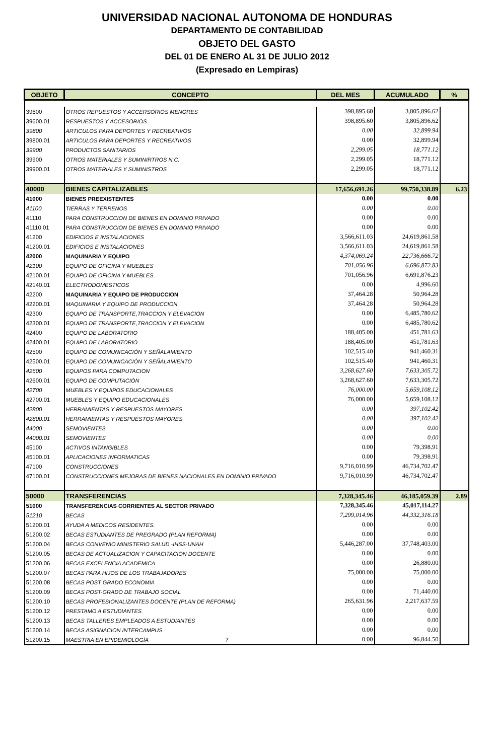UNIVERSIDAD NACIONAL AUTONOMA DE HONDURAS
DEPARTAMENTO DE CONTABILIDAD
OBJETO DEL GASTO
DEL 01 DE ENERO AL 31 DE JULIO 2012
(Expresado en Lempiras)
| OBJETO | CONCEPTO | DEL MES | ACUMULADO | % |
| --- | --- | --- | --- | --- |
| 39600 | OTROS REPUESTOS Y ACCERSORIOS MENORES | 398,895.60 | 3,805,896.62 | |
| 39600.01 | RESPUESTOS Y ACCESORIOS | 398,895.60 | 3,805,896.62 | |
| 39800 | ARTICULOS PARA DEPORTES Y RECREATIVOS | 0.00 | 32,899.94 | |
| 39800.01 | ARTICULOS PARA DEPORTES Y RECREATIVOS | 0.00 | 32,899.94 | |
| 39900 | PRODUCTOS SANITARIOS | 2,299.05 | 18,771.12 | |
| 39900 | OTROS MATERIALES Y SUMINIRTROS N.C. | 2,299.05 | 18,771.12 | |
| 39900.01 | OTROS MATERIALES Y SUMINISTROS | 2,299.05 | 18,771.12 | |
| 40000 | BIENES CAPITALIZABLES | 17,656,691.26 | 99,750,338.89 | 6.23 |
| 41000 | BIENES PREEXISTENTES | 0.00 | 0.00 | |
| 41100 | TIERRAS Y TERRENOS | 0.00 | 0.00 | |
| 41110 | PARA CONSTRUCCION DE BIENES EN DOMINIO PRIVADO | 0.00 | 0.00 | |
| 41110.01 | PARA CONSTRUCCION DE BIENES EN DOMINIO PRIVADO | 0.00 | 0.00 | |
| 41200 | EDIFICIOS E INSTALACIONES | 3,566,611.03 | 24,619,861.58 | |
| 41200.01 | EDIFICIOS E INSTALACIONES | 3,566,611.03 | 24,619,861.58 | |
| 42000 | MAQUINARIA Y EQUIPO | 4,374,069.24 | 22,736,666.72 | |
| 42100 | EQUIPO DE OFICINA Y MUEBLES | 701,056.96 | 6,696,872.83 | |
| 42100.01 | EQUIPO DE OFICINA Y MUEBLES | 701,056.96 | 6,691,876.23 | |
| 42140.01 | ELECTRODOMESTICOS | 0.00 | 4,996.60 | |
| 42200 | MAQUINARIA Y EQUIPO DE PRODUCCION | 37,464.28 | 50,964.28 | |
| 42200.01 | MAQUINARIA Y EQUIPO DE PRODUCCION | 37,464.28 | 50,964.28 | |
| 42300 | EQUIPO DE TRANSPORTE,TRACCION Y ELEVACION | 0.00 | 6,485,780.62 | |
| 42300.01 | EQUIPO DE TRANSPORTE,TRACCION Y ELEVACION | 0.00 | 6,485,780.62 | |
| 42400 | EQUIPO DE LABORATORIO | 188,405.00 | 451,781.63 | |
| 42400.01 | EQUIPO DE LABORATORIO | 188,405.00 | 451,781.63 | |
| 42500 | EQUIPO DE COMUNICACIÓN Y SEÑALAMIENTO | 102,515.40 | 941,460.31 | |
| 42500.01 | EQUIPO DE COMUNICACIÓN Y SEÑALAMIENTO | 102,515.40 | 941,460.31 | |
| 42600 | EQUIPOS PARA COMPUTACION | 3,268,627.60 | 7,633,305.72 | |
| 42600.01 | EQUIPO DE COMPUTACIÓN | 3,268,627.60 | 7,633,305.72 | |
| 42700 | MUEBLES Y EQUIPOS EDUCACIONALES | 76,000.00 | 5,659,108.12 | |
| 42700.01 | MUEBLES Y EQUIPO EDUCACIONALES | 76,000.00 | 5,659,108.12 | |
| 42800 | HERRAMIENTAS Y RESPUESTOS MAYORES | 0.00 | 397,102.42 | |
| 42800.01 | HERRAMIENTAS Y RESPUESTOS MAYORES | 0.00 | 397,102.42 | |
| 44000 | SEMOVIENTES | 0.00 | 0.00 | |
| 44000.01 | SEMOVIENTES | 0.00 | 0.00 | |
| 45100 | ACTIVOS INTANGIBLES | 0.00 | 79,398.91 | |
| 45100.01 | APLICACIONES INFORMATICAS | 0.00 | 79,398.91 | |
| 47100 | CONSTRUCCIONES | 9,716,010.99 | 46,734,702.47 | |
| 47100.01 | CONSTRUCCIONES MEJORAS DE BIENES NACIONALES EN DOMINIO PRIVADO | 9,716,010.99 | 46,734,702.47 | |
| 50000 | TRANSFERENCIAS | 7,328,345.46 | 46,185,059.39 | 2.89 |
| 51000 | TRANSFERENCIAS CORRIENTES AL SECTOR PRIVADO | 7,328,345.46 | 45,017,114.27 | |
| 51210 | BECAS | 7,299,014.96 | 44,332,316.18 | |
| 51200.01 | AYUDA A MEDICOS RESIDENTES. | 0.00 | 0.00 | |
| 51200.02 | BECAS ESTUDIANTES DE PREGRADO (PLAN REFORMA) | 0.00 | 0.00 | |
| 51200.04 | BECAS CONVENIO MINISTERIO SALUD -IHSS-UNAH | 5,446,287.00 | 37,748,403.00 | |
| 51200.05 | BECAS DE ACTUALIZACION Y CAPACITACION DOCENTE | 0.00 | 0.00 | |
| 51200.06 | BECAS EXCELENCIA ACADEMICA | 0.00 | 26,880.00 | |
| 51200.07 | BECAS PARA HIJOS DE LOS TRABAJADORES | 75,000.00 | 75,000.00 | |
| 51200.08 | BECAS POST GRADO ECONOMIA | 0.00 | 0.00 | |
| 51200.09 | BECAS POST-GRADO DE TRABAJO SOCIAL | 0.00 | 71,440.00 | |
| 51200.10 | BECAS PROFESIONALIZANTES DOCENTE (PLAN DE REFORMA) | 265,631.96 | 2,217,637.59 | |
| 51200.12 | PRESTAMO A ESTUDIANTES | 0.00 | 0.00 | |
| 51200.13 | BECAS TALLERES EMPLEADOS A ESTUDIANTES | 0.00 | 0.00 | |
| 51200.14 | BECAS ASIGNACION INTERCAMPUS. | 0.00 | 0.00 | |
| 51200.15 | MAESTRIA EN EPIDEMIOLOGÍA 7 | 0.00 | 96,844.50 | |